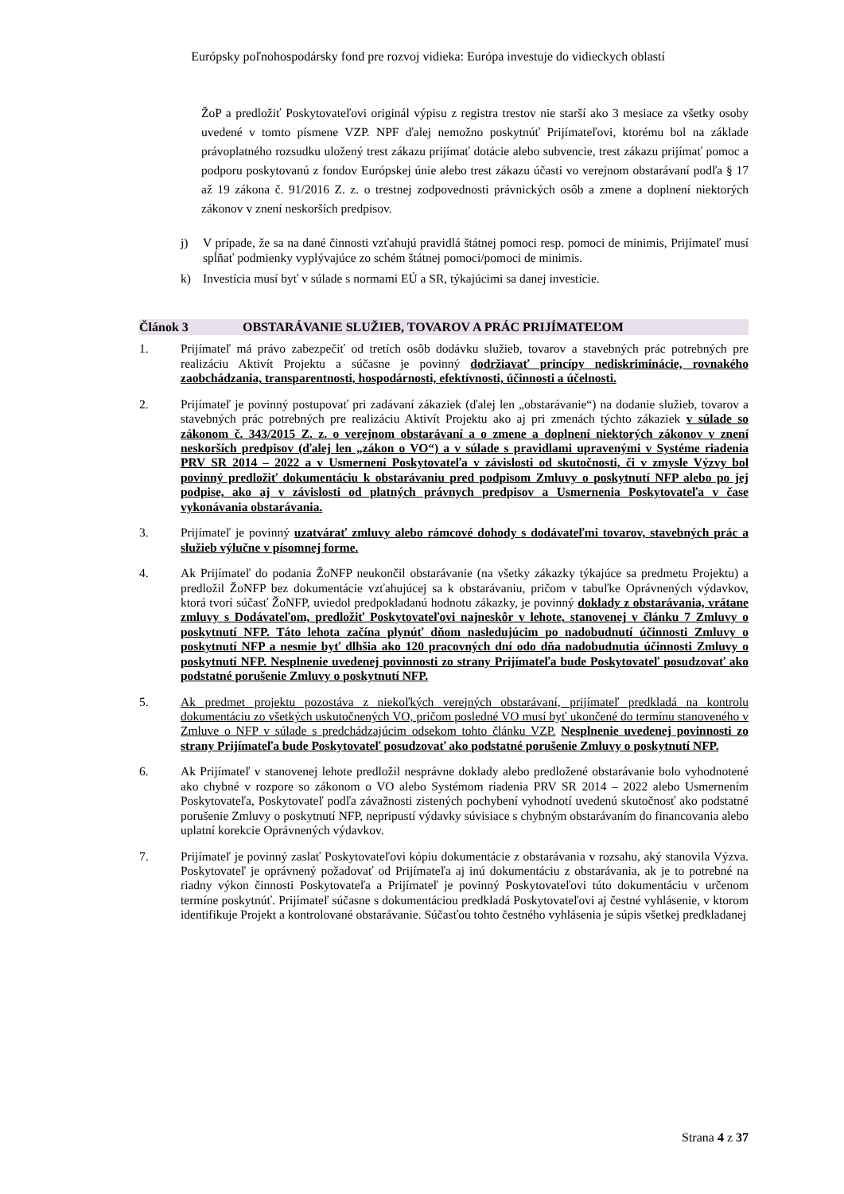Európsky poľnohospodársky fond pre rozvoj vidieka: Európa investuje do vidieckych oblastí
ŽoP a predložiť Poskytovateľovi originál výpisu z registra trestov nie starší ako 3 mesiace za všetky osoby uvedené v tomto písmene VZP. NPF ďalej nemožno poskytnúť Prijímateľovi, ktorému bol na základe právoplatného rozsudku uložený trest zákazu prijímať dotácie alebo subvencie, trest zákazu prijímať pomoc a podporu poskytovanú z fondov Európskej únie alebo trest zákazu účasti vo verejnom obstarávaní podľa § 17 až 19 zákona č. 91/2016 Z. z. o trestnej zodpovednosti právnických osôb a zmene a doplnení niektorých zákonov v znení neskorších predpisov.
j)
V prípade, že sa na dané činnosti vzťahujú pravidlá štátnej pomoci resp. pomoci de minimis, Prijímateľ musí spĺňať podmienky vyplývajúce zo schém štátnej pomoci/pomoci de minimis.
k)
Investícia musí byť v súlade s normami EÚ a SR, týkajúcimi sa danej investície.
Článok 3 OBSTARÁVANIE SLUŽIEB, TOVAROV A PRÁC PRIJÍMATEĽOM
1.
Prijímateľ má právo zabezpečiť od tretích osôb dodávku služieb, tovarov a stavebných prác potrebných pre realizáciu Aktivít Projektu a súčasne je povinný dodržiavať princípy nediskriminácie, rovnakého zaobchádzania, transparentnosti, hospodárnosti, efektívnosti, účinnosti a účelnosti.
2.
Prijímateľ je povinný postupovať pri zadávaní zákaziek (ďalej len „obstarávanie“) na dodanie služieb, tovarov a stavebných prác potrebných pre realizáciu Aktivít Projektu ako aj pri zmenách týchto zákaziek v súlade so zákonom č. 343/2015 Z. z. o verejnom obstarávaní a o zmene a doplnení niektorých zákonov v znení neskorších predpisov (ďalej len „zákon o VO“) a v súlade s pravidlami upravenými v Systéme riadenia PRV SR 2014 – 2022 a v Usmernení Poskytovateľa v závislosti od skutočnosti, či v zmysle Výzvy bol povinný predložiť dokumentáciu k obstarávaniu pred podpisom Zmluvy o poskytnutí NFP alebo po jej podpise, ako aj v závislosti od platných právnych predpisov a Usmernenia Poskytovateľa v čase vykonávania obstarávania.
3.
Prijímateľ je povinný uzatvárať zmluvy alebo rámcové dohody s dodávateľmi tovarov, stavebných prác a služieb výlučne v písomnej forme.
4.
Ak Prijímateľ do podania ŽoNFP neukončil obstarávanie (na všetky zákazky týkajúce sa predmetu Projektu) a predložil ŽoNFP bez dokumentácie vzťahujúcej sa k obstarávaniu, pričom v tabuľke Oprávnených výdavkov, ktorá tvorí súčasť ŽoNFP, uviedol predpokladanú hodnotu zákazky, je povinný doklady z obstarávania, vrátane zmluvy s Dodávateľom, predložiť Poskytovateľovi najneskôr v lehote, stanovenej v článku 7 Zmluvy o poskytnutí NFP. Táto lehota začína plynúť dňom nasledujúcim po nadobudnutí účinnosti Zmluvy o poskytnutí NFP a nesmie byť dlhšia ako 120 pracovných dní odo dňa nadobudnutia účinnosti Zmluvy o poskytnutí NFP. Nesplnenie uvedenej povinnosti zo strany Prijímateľa bude Poskytovateľ posudzovať ako podstatné porušenie Zmluvy o poskytnutí NFP.
5.
Ak predmet projektu pozostáva z niekoľkých verejných obstarávaní, prijímateľ predkladá na kontrolu dokumentáciu zo všetkých uskutočnených VO, pričom posledné VO musí byť ukončené do termínu stanoveného v Zmluve o NFP v súlade s predchádzajúcim odsekom tohto článku VZP. Nesplnenie uvedenej povinnosti zo strany Prijímateľa bude Poskytovateľ posudzovať ako podstatné porušenie Zmluvy o poskytnutí NFP.
6.
Ak Prijímateľ v stanovenej lehote predložil nesprávne doklady alebo predložené obstarávanie bolo vyhodnotené ako chybné v rozpore so zákonom o VO alebo Systémom riadenia PRV SR 2014 – 2022 alebo Usmernením Poskytovateľa, Poskytovateľ podľa závažnosti zistených pochybení vyhodnotí uvedenú skutočnosť ako podstatné porušenie Zmluvy o poskytnutí NFP, nepripustí výdavky súvisiace s chybným obstarávaním do financovania alebo uplatní korekcie Oprávnených výdavkov.
7.
Prijímateľ je povinný zaslať Poskytovateľovi kópiu dokumentácie z obstarávania v rozsahu, aký stanovila Výzva. Poskytovateľ je oprávnený požadovať od Prijímateľa aj inú dokumentáciu z obstarávania, ak je to potrebné na riadny výkon činnosti Poskytovateľa a Prijímateľ je povinný Poskytovateľovi túto dokumentáciu v určenom termíne poskytnúť. Prijímateľ súčasne s dokumentáciou predkladá Poskytovateľovi aj čestné vyhlásenie, v ktorom identifikuje Projekt a kontrolované obstarávanie. Súčasťou tohto čestného vyhlásenia je súpis všetkej predkladanej
Strana 4 z 37